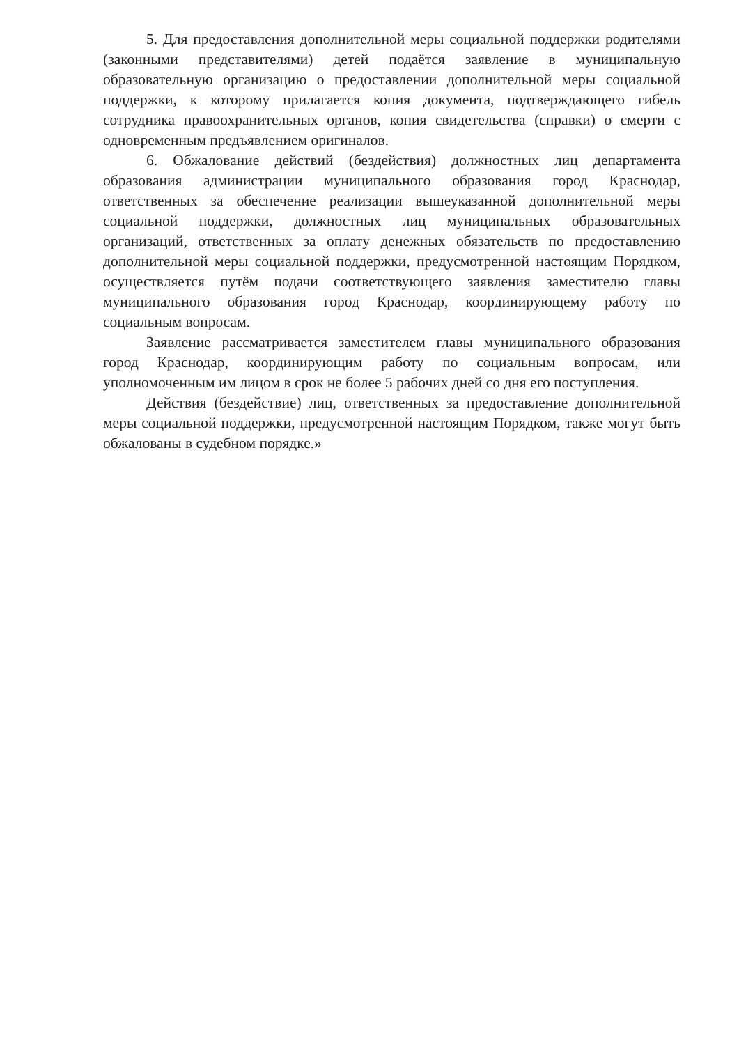5. Для предоставления дополнительной меры социальной поддержки родителями (законными представителями) детей подаётся заявление в муниципальную образовательную организацию о предоставлении дополнительной меры социальной поддержки, к которому прилагается копия документа, подтверждающего гибель сотрудника правоохранительных органов, копия свидетельства (справки) о смерти с одновременным предъявлением оригиналов.
6. Обжалование действий (бездействия) должностных лиц департамента образования администрации муниципального образования город Краснодар, ответственных за обеспечение реализации вышеуказанной дополнительной меры социальной поддержки, должностных лиц муниципальных образовательных организаций, ответственных за оплату денежных обязательств по предоставлению дополнительной меры социальной поддержки, предусмотренной настоящим Порядком, осуществляется путём подачи соответствующего заявления заместителю главы муниципального образования город Краснодар, координирующему работу по социальным вопросам.
Заявление рассматривается заместителем главы муниципального образования город Краснодар, координирующим работу по социальным вопросам, или уполномоченным им лицом в срок не более 5 рабочих дней со дня его поступления.
Действия (бездействие) лиц, ответственных за предоставление дополнительной меры социальной поддержки, предусмотренной настоящим Порядком, также могут быть обжалованы в судебном порядке.»